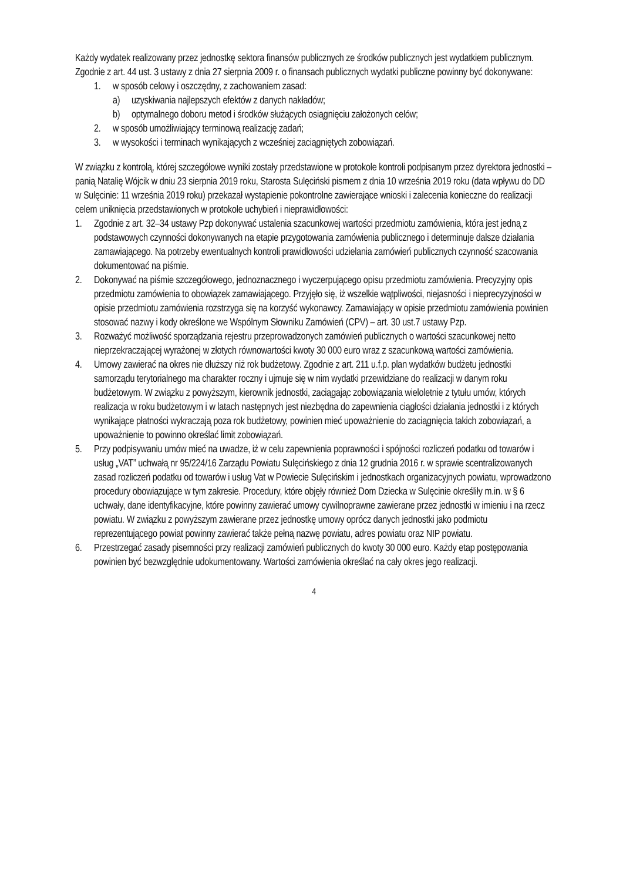Każdy wydatek realizowany przez jednostkę sektora finansów publicznych ze środków publicznych jest wydatkiem publicznym. Zgodnie z art. 44 ust. 3 ustawy z dnia 27 sierpnia 2009 r. o finansach publicznych wydatki publiczne powinny być dokonywane:
1. w sposób celowy i oszczędny, z zachowaniem zasad:
a) uzyskiwania najlepszych efektów z danych nakładów;
b) optymalnego doboru metod i środków służących osiągnięciu założonych celów;
2. w sposób umożliwiający terminową realizację zadań;
3. w wysokości i terminach wynikających z wcześniej zaciągniętych zobowiązań.
W związku z kontrolą, której szczegółowe wyniki zostały przedstawione w protokole kontroli podpisanym przez dyrektora jednostki – panią Natalię Wójcik w dniu 23 sierpnia 2019 roku, Starosta Sulęciński pismem z dnia 10 września 2019 roku (data wpływu do DD w Sulęcinie: 11 września 2019 roku) przekazał wystąpienie pokontrolne zawierające wnioski i zalecenia konieczne do realizacji celem uniknięcia przedstawionych w protokole uchybień i nieprawidłowości:
1. Zgodnie z art. 32–34 ustawy Pzp dokonywać ustalenia szacunkowej wartości przedmiotu zamówienia, która jest jedną z podstawowych czynności dokonywanych na etapie przygotowania zamówienia publicznego i determinuje dalsze działania zamawiającego. Na potrzeby ewentualnych kontroli prawidłowości udzielania zamówień publicznych czynność szacowania dokumentować na piśmie.
2. Dokonywać na piśmie szczegółowego, jednoznacznego i wyczerpującego opisu przedmiotu zamówienia. Precyzyjny opis przedmiotu zamówienia to obowiązek zamawiającego. Przyjęło się, iż wszelkie wątpliwości, niejasności i nieprecyzyjności w opisie przedmiotu zamówienia rozstrzyga się na korzyść wykonawcy. Zamawiający w opisie przedmiotu zamówienia powinien stosować nazwy i kody określone we Wspólnym Słowniku Zamówień (CPV) – art. 30 ust.7 ustawy Pzp.
3. Rozważyć możliwość sporządzania rejestru przeprowadzonych zamówień publicznych o wartości szacunkowej netto nieprzekraczającej wyrażonej w złotych równowartości kwoty 30 000 euro wraz z szacunkową wartości zamówienia.
4. Umowy zawierać na okres nie dłuższy niż rok budżetowy. Zgodnie z art. 211 u.f.p. plan wydatków budżetu jednostki samorządu terytorialnego ma charakter roczny i ujmuje się w nim wydatki przewidziane do realizacji w danym roku budżetowym. W związku z powyższym, kierownik jednostki, zaciągając zobowiązania wieloletnie z tytułu umów, których realizacja w roku budżetowym i w latach następnych jest niezbędna do zapewnienia ciągłości działania jednostki i z których wynikające płatności wykraczają poza rok budżetowy, powinien mieć upoważnienie do zaciągnięcia takich zobowiązań, a upoważnienie to powinno określać limit zobowiązań.
5. Przy podpisywaniu umów mieć na uwadze, iż w celu zapewnienia poprawności i spójności rozliczeń podatku od towarów i usług „VAT” uchwałą nr 95/224/16 Zarządu Powiatu Sulęcińskiego z dnia 12 grudnia 2016 r. w sprawie scentralizowanych zasad rozliczeń podatku od towarów i usług Vat w Powiecie Sulęcińskim i jednostkach organizacyjnych powiatu, wprowadzono procedury obowiązujące w tym zakresie. Procedury, które objęły również Dom Dziecka w Sulęcinie określiły m.in. w § 6 uchwały, dane identyfikacyjne, które powinny zawierać umowy cywilnoprawne zawierane przez jednostki w imieniu i na rzecz powiatu. W związku z powyższym zawierane przez jednostkę umowy oprócz danych jednostki jako podmiotu reprezentującego powiat powinny zawierać także pełną nazwę powiatu, adres powiatu oraz NIP powiatu.
6. Przestrzegać zasady pisemności przy realizacji zamówień publicznych do kwoty 30 000 euro. Każdy etap postępowania powinien być bezwzględnie udokumentowany. Wartości zamówienia określać na cały okres jego realizacji.
4